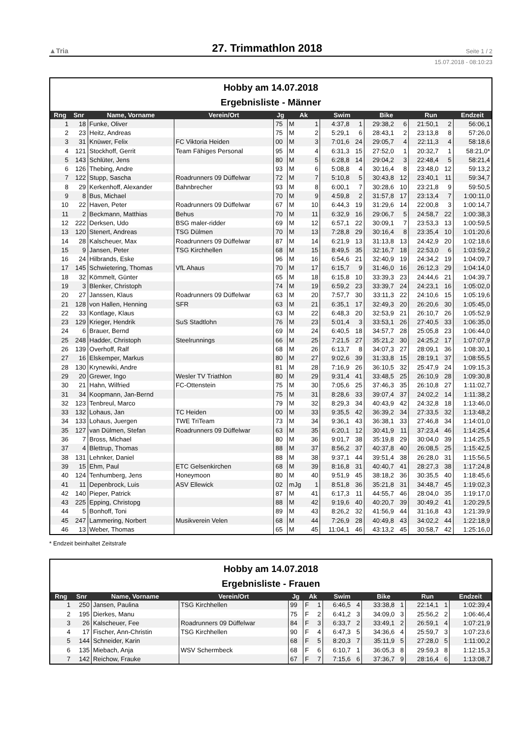▲Tria 27. Trimmathlon 2018 Seite 1 / 2
15.07.2018 - 08:10:23
Hobby am 14.07.2018
Ergebnisliste - Männer
| Rng | Snr | Name, Vorname | Verein/Ort | Jg | Ak | | Swim | | Bike | | Run | | Endzeit |
| --- | --- | --- | --- | --- | --- | --- | --- | --- | --- | --- | --- | --- | --- |
| 1 | 18 | Funke, Oliver | | 75 | M | 1 | 4:37,8 | 1 | 29:38,2 | 6 | 21:50,1 | 2 | 56:06,1 |
| 2 | 23 | Heitz, Andreas | | 75 | M | 2 | 5:29,1 | 6 | 28:43,1 | 2 | 23:13,8 | 8 | 57:26,0 |
| 3 | 31 | Knüwer, Felix | FC Viktoria Heiden | 00 | M | 3 | 7:01,6 | 24 | 29:05,7 | 4 | 22:11,3 | 4 | 58:18,6 |
| 4 | 121 | Stockhoff, Gerrit | Team Fähiges Personal | 95 | M | 4 | 6:31,3 | 15 | 27:52,0 | 1 | 20:32,7 | 1 | 58:21,0* |
| 5 | 143 | Schlüter, Jens | | 80 | M | 5 | 6:28,8 | 14 | 29:04,2 | 3 | 22:48,4 | 5 | 58:21,4 |
| 6 | 126 | Thebing, Andre | | 93 | M | 6 | 5:08,8 | 4 | 30:16,4 | 8 | 23:48,0 | 12 | 59:13,2 |
| 7 | 122 | Stupp, Sascha | Roadrunners 09 Düffelwar | 72 | M | 7 | 5:10,8 | 5 | 30:43,8 | 12 | 23:40,1 | 11 | 59:34,7 |
| 8 | 29 | Kerkenhoff, Alexander | Bahnbrecher | 93 | M | 8 | 6:00,1 | 7 | 30:28,6 | 10 | 23:21,8 | 9 | 59:50,5 |
| 9 | 8 | Bus, Michael | | 70 | M | 9 | 4:59,8 | 2 | 31:57,8 | 17 | 23:13,4 | 7 | 1:00:11,0 |
| 10 | 22 | Haven, Peter | Roadrunners 09 Düffelwar | 67 | M | 10 | 6:44,3 | 19 | 31:29,6 | 14 | 22:00,8 | 3 | 1:00:14,7 |
| 11 | 2 | Beckmann, Matthias | Behus | 70 | M | 11 | 6:32,9 | 16 | 29:06,7 | 5 | 24:58,7 | 22 | 1:00:38,3 |
| 12 | 222 | Derksen, Udo | BSG maler-ridder | 69 | M | 12 | 6:57,1 | 22 | 30:09,1 | 7 | 23:53,3 | 13 | 1:00:59,5 |
| 13 | 120 | Stenert, Andreas | TSG Dülmen | 70 | M | 13 | 7:28,8 | 29 | 30:16,4 | 8 | 23:35,4 | 10 | 1:01:20,6 |
| 14 | 28 | Kalscheuer, Max | Roadrunners 09 Düffelwar | 87 | M | 14 | 6:21,9 | 13 | 31:13,8 | 13 | 24:42,9 | 20 | 1:02:18,6 |
| 15 | 9 | Jansen, Peter | TSG Kirchhellen | 68 | M | 15 | 8:49,5 | 35 | 32:16,7 | 18 | 22:53,0 | 6 | 1:03:59,2 |
| 16 | 24 | Hilbrands, Eske | | 96 | M | 16 | 6:54,6 | 21 | 32:40,9 | 19 | 24:34,2 | 19 | 1:04:09,7 |
| 17 | 145 | Schwietering, Thomas | VfL Ahaus | 70 | M | 17 | 6:15,7 | 9 | 31:46,0 | 16 | 26:12,3 | 29 | 1:04:14,0 |
| 18 | 32 | Kömmelt, Günter | | 65 | M | 18 | 6:15,8 | 10 | 33:39,3 | 23 | 24:44,6 | 21 | 1:04:39,7 |
| 19 | 3 | Blenker, Christoph | | 74 | M | 19 | 6:59,2 | 23 | 33:39,7 | 24 | 24:23,1 | 16 | 1:05:02,0 |
| 20 | 27 | Janssen, Klaus | Roadrunners 09 Düffelwar | 63 | M | 20 | 7:57,7 | 30 | 33:11,3 | 22 | 24:10,6 | 15 | 1:05:19,6 |
| 21 | 128 | von Hallen, Henning | SFR | 63 | M | 21 | 6:35,1 | 17 | 32:49,3 | 20 | 26:20,6 | 30 | 1:05:45,0 |
| 22 | 33 | Kontlage, Klaus | | 63 | M | 22 | 6:48,3 | 20 | 32:53,9 | 21 | 26:10,7 | 26 | 1:05:52,9 |
| 23 | 129 | Krieger, Hendrik | SuS Stadtlohn | 76 | M | 23 | 5:01,4 | 3 | 33:53,1 | 26 | 27:40,5 | 33 | 1:06:35,0 |
| 24 | 6 | Brauer, Bernd | | 69 | M | 24 | 6:40,5 | 18 | 34:57,7 | 28 | 25:05,8 | 23 | 1:06:44,0 |
| 25 | 248 | Hadder, Christoph | Steelrunnings | 66 | M | 25 | 7:21,5 | 27 | 35:21,2 | 30 | 24:25,2 | 17 | 1:07:07,9 |
| 26 | 139 | Overhoff, Ralf | | 68 | M | 26 | 6:13,7 | 8 | 34:07,3 | 27 | 28:09,1 | 36 | 1:08:30,1 |
| 27 | 16 | Elskemper, Markus | | 80 | M | 27 | 9:02,6 | 39 | 31:33,8 | 15 | 28:19,1 | 37 | 1:08:55,5 |
| 28 | 130 | Krynewiki, Andre | | 81 | M | 28 | 7:16,9 | 26 | 36:10,5 | 32 | 25:47,9 | 24 | 1:09:15,3 |
| 29 | 20 | Grewer, Ingo | Wesler TV Triathlon | 80 | M | 29 | 9:31,4 | 41 | 33:48,5 | 25 | 26:10,9 | 28 | 1:09:30,8 |
| 30 | 21 | Hahn, Wilfried | FC-Ottenstein | 75 | M | 30 | 7:05,6 | 25 | 37:46,3 | 35 | 26:10,8 | 27 | 1:11:02,7 |
| 31 | 34 | Koopmann, Jan-Bernd | | 75 | M | 31 | 8:28,6 | 33 | 39:07,4 | 37 | 24:02,2 | 14 | 1:11:38,2 |
| 32 | 123 | Tenbreul, Marco | | 79 | M | 32 | 8:29,3 | 34 | 40:43,9 | 42 | 24:32,8 | 18 | 1:13:46,0 |
| 33 | 132 | Lohaus, Jan | TC Heiden | 00 | M | 33 | 9:35,5 | 42 | 36:39,2 | 34 | 27:33,5 | 32 | 1:13:48,2 |
| 34 | 133 | Lohaus, Juergen | TWE TriTeam | 73 | M | 34 | 9:36,1 | 43 | 36:38,1 | 33 | 27:46,8 | 34 | 1:14:01,0 |
| 35 | 127 | van Dülmen, Stefan | Roadrunners 09 Düffelwar | 63 | M | 35 | 6:20,1 | 12 | 30:41,9 | 11 | 37:23,4 | 46 | 1:14:25,4 |
| 36 | 7 | Bross, Michael | | 80 | M | 36 | 9:01,7 | 38 | 35:19,8 | 29 | 30:04,0 | 39 | 1:14:25,5 |
| 37 | 4 | Blettrup, Thomas | | 88 | M | 37 | 8:56,2 | 37 | 40:37,8 | 40 | 26:08,5 | 25 | 1:15:42,5 |
| 38 | 131 | Lehnker, Daniel | | 88 | M | 38 | 9:37,1 | 44 | 39:51,4 | 38 | 26:28,0 | 31 | 1:15:56,5 |
| 39 | 15 | Ehm, Paul | ETC Gelsenkirchen | 68 | M | 39 | 8:16,8 | 31 | 40:40,7 | 41 | 28:27,3 | 38 | 1:17:24,8 |
| 40 | 124 | Tenhumberg, Jens | Honeymoon | 80 | M | 40 | 9:51,9 | 45 | 38:18,2 | 36 | 30:35,5 | 40 | 1:18:45,6 |
| 41 | 11 | Depenbrock, Luis | ASV Ellewick | 02 | mJg | 1 | 8:51,8 | 36 | 35:21,8 | 31 | 34:48,7 | 45 | 1:19:02,3 |
| 42 | 140 | Pieper, Patrick | | 87 | M | 41 | 6:17,3 | 11 | 44:55,7 | 46 | 28:04,0 | 35 | 1:19:17,0 |
| 43 | 225 | Epping, Christopg | | 88 | M | 42 | 9:19,6 | 40 | 40:20,7 | 39 | 30:49,2 | 41 | 1:20:29,5 |
| 44 | 5 | Bonhoff, Toni | | 89 | M | 43 | 8:26,2 | 32 | 41:56,9 | 44 | 31:16,8 | 43 | 1:21:39,9 |
| 45 | 247 | Lammering, Norbert | Musikverein Velen | 68 | M | 44 | 7:26,9 | 28 | 40:49,8 | 43 | 34:02,2 | 44 | 1:22:18,9 |
| 46 | 13 | Weber, Thomas | | 65 | M | 45 | 11:04,1 | 46 | 43:13,2 | 45 | 30:58,7 | 42 | 1:25:16,0 |
* Endzeit beinhaltet Zeitstrafe
Hobby am 14.07.2018
Ergebnisliste - Frauen
| Rng | Snr | Name, Vorname | Verein/Ort | Jg | Ak | | Swim | | Bike | | Run | | Endzeit |
| --- | --- | --- | --- | --- | --- | --- | --- | --- | --- | --- | --- | --- | --- |
| 1 | 250 | Jansen, Paulina | TSG Kirchhellen | 99 | F | 1 | 6:46,5 | 4 | 33:38,8 | 1 | 22:14,1 | 1 | 1:02:39,4 |
| 2 | 195 | Dierkes, Manu | | 75 | F | 2 | 6:41,2 | 3 | 34:09,0 | 3 | 25:56,2 | 2 | 1:06:46,4 |
| 3 | 26 | Kalscheuer, Fee | Roadrunners 09 Düffelwar | 84 | F | 3 | 6:33,7 | 2 | 33:49,1 | 2 | 26:59,1 | 4 | 1:07:21,9 |
| 4 | 17 | Fischer, Ann-Christin | TSG Kirchhellen | 90 | F | 4 | 6:47,3 | 5 | 34:36,6 | 4 | 25:59,7 | 3 | 1:07:23,6 |
| 5 | 144 | Schneider, Karin | | 68 | F | 5 | 8:20,3 | 7 | 35:11,9 | 5 | 27:28,0 | 5 | 1:11:00,2 |
| 6 | 135 | Miebach, Anja | WSV Schermbeck | 68 | F | 6 | 6:10,7 | 1 | 36:05,3 | 8 | 29:59,3 | 8 | 1:12:15,3 |
| 7 | 142 | Reichow, Frauke | | 67 | F | 7 | 7:15,6 | 6 | 37:36,7 | 9 | 28:16,4 | 6 | 1:13:08,7 |